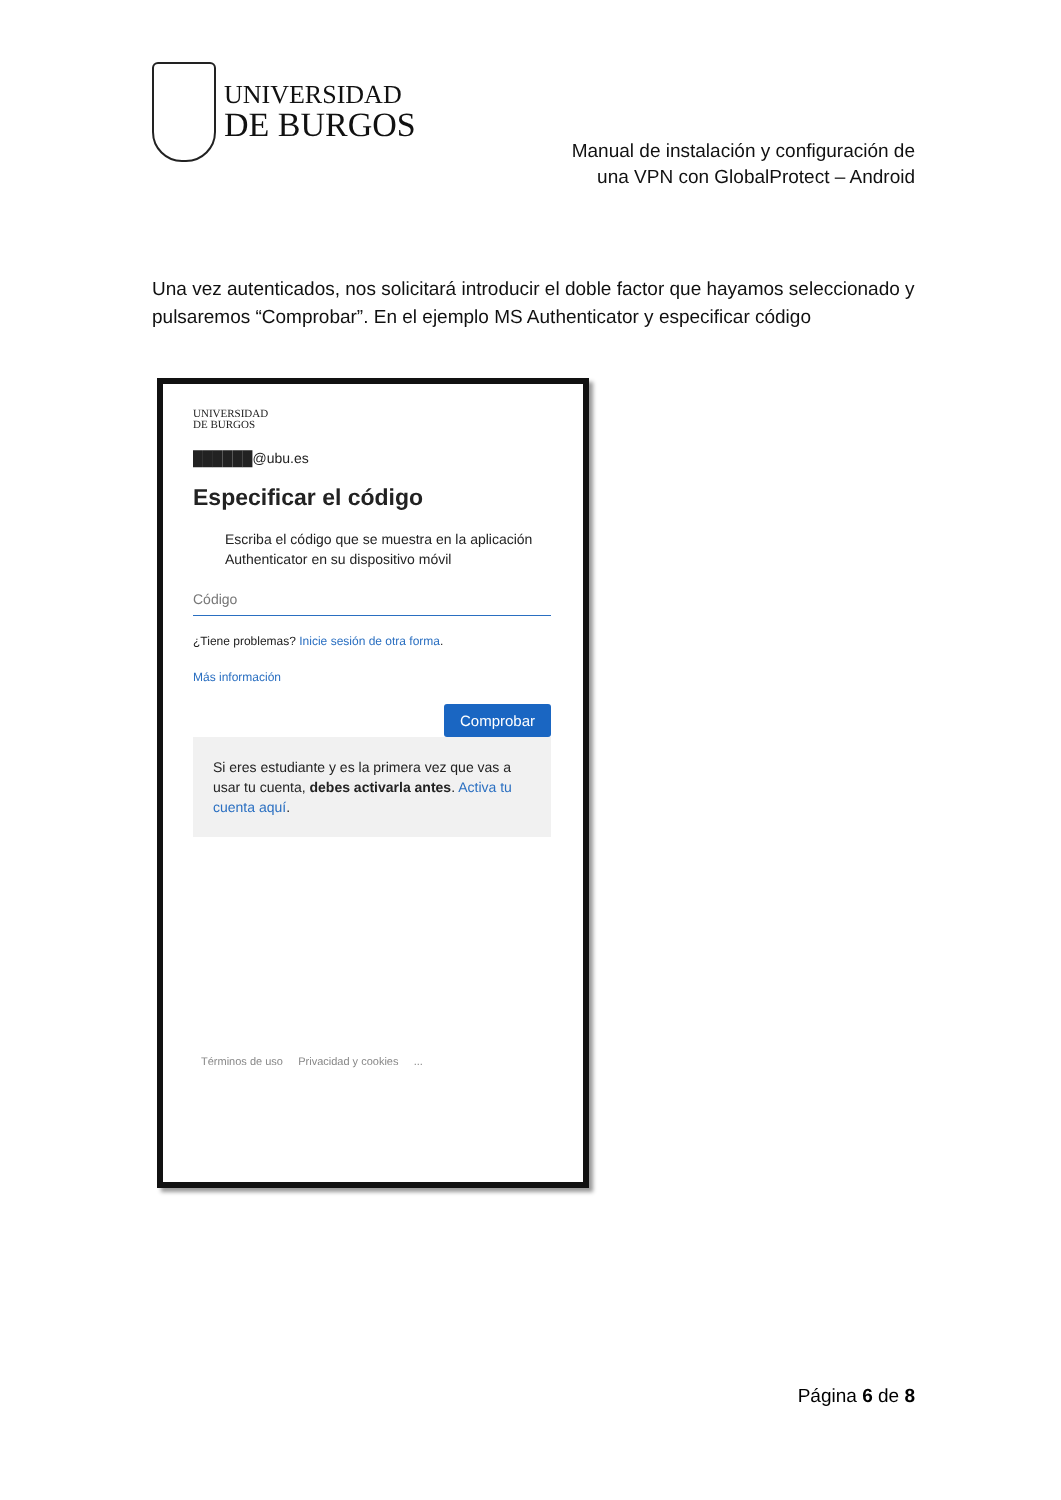UNIVERSIDAD
DE BURGOS
Manual de instalación y configuración de
una VPN con GlobalProtect – Android
Una vez autenticados, nos solicitará introducir el doble factor que hayamos seleccionado y pulsaremos “Comprobar”. En el ejemplo MS Authenticator y especificar código
UNIVERSIDAD
DE BURGOS
██████@ubu.es
Especificar el código
Escriba el código que se muestra en la aplicación Authenticator en su dispositivo móvil
Código
¿Tiene problemas? Inicie sesión de otra forma.
Más información
Comprobar
Si eres estudiante y es la primera vez que vas a usar tu cuenta, debes activarla antes. Activa tu cuenta aquí.
Términos de uso Privacidad y cookies ...
Página 6 de 8